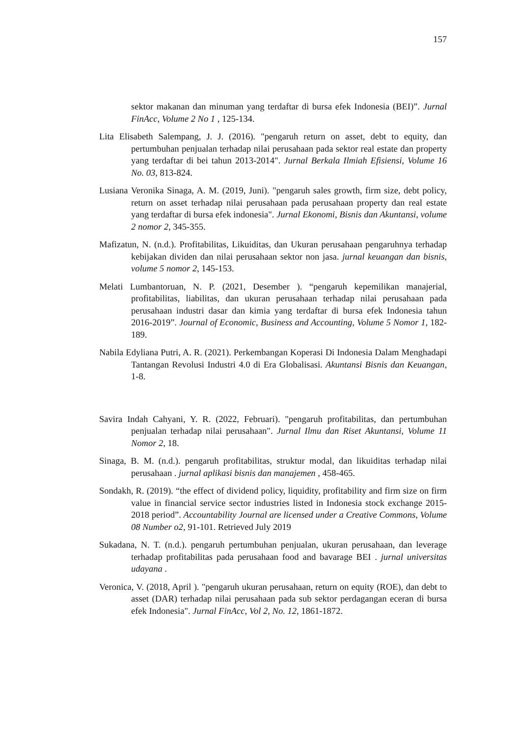157
sektor makanan dan minuman yang terdaftar di bursa efek Indonesia (BEI)”. Jurnal FinAcc, Volume 2 No 1 , 125-134.
Lita Elisabeth Salempang, J. J. (2016). "pengaruh return on asset, debt to equity, dan pertumbuhan penjualan terhadap nilai perusahaan pada sektor real estate dan property yang terdaftar di bei tahun 2013-2014". Jurnal Berkala Ilmiah Efisiensi, Volume 16 No. 03, 813-824.
Lusiana Veronika Sinaga, A. M. (2019, Juni). "pengaruh sales growth, firm size, debt policy, return on asset terhadap nilai perusahaan pada perusahaan property dan real estate yang terdaftar di bursa efek indonesia". Jurnal Ekonomi, Bisnis dan Akuntansi, volume 2 nomor 2, 345-355.
Mafizatun, N. (n.d.). Profitabilitas, Likuiditas, dan Ukuran perusahaan pengaruhnya terhadap kebijakan dividen dan nilai perusahaan sektor non jasa. jurnal keuangan dan bisnis, volume 5 nomor 2, 145-153.
Melati Lumbantoruan, N. P. (2021, Desember ). “pengaruh kepemilikan manajerial, profitabilitas, liabilitas, dan ukuran perusahaan terhadap nilai perusahaan pada perusahaan industri dasar dan kimia yang terdaftar di bursa efek Indonesia tahun 2016-2019”. Journal of Economic, Business and Accounting, Volume 5 Nomor 1, 182-189.
Nabila Edyliana Putri, A. R. (2021). Perkembangan Koperasi Di Indonesia Dalam Menghadapi Tantangan Revolusi Industri 4.0 di Era Globalisasi. Akuntansi Bisnis dan Keuangan, 1-8.
Savira Indah Cahyani, Y. R. (2022, Februari). "pengaruh profitabilitas, dan pertumbuhan penjualan terhadap nilai perusahaan". Jurnal Ilmu dan Riset Akuntansi, Volume 11 Nomor 2, 18.
Sinaga, B. M. (n.d.). pengaruh profitabilitas, struktur modal, dan likuiditas terhadap nilai perusahaan . jurnal aplikasi bisnis dan manajemen , 458-465.
Sondakh, R. (2019). “the effect of dividend policy, liquidity, profitability and firm size on firm value in financial service sector industries listed in Indonesia stock exchange 2015-2018 period”. Accountability Journal are licensed under a Creative Commons, Volume 08 Number o2, 91-101. Retrieved July 2019
Sukadana, N. T. (n.d.). pengaruh pertumbuhan penjualan, ukuran perusahaan, dan leverage terhadap profitabilitas pada perusahaan food and bavarage BEI . jurnal universitas udayana .
Veronica, V. (2018, April ). "pengaruh ukuran perusahaan, return on equity (ROE), dan debt to asset (DAR) terhadap nilai perusahaan pada sub sektor perdagangan eceran di bursa efek Indonesia". Jurnal FinAcc, Vol 2, No. 12, 1861-1872.